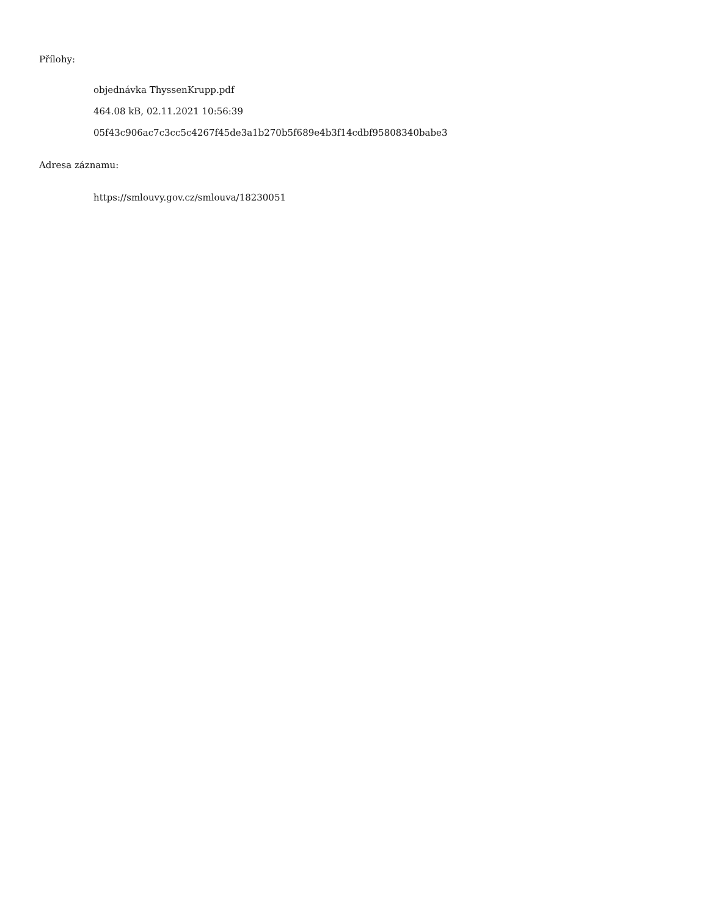Přílohy:
objednávka ThyssenKrupp.pdf
464.08 kB, 02.11.2021 10:56:39
05f43c906ac7c3cc5c4267f45de3a1b270b5f689e4b3f14cdbf95808340babe3
Adresa záznamu:
https://smlouvy.gov.cz/smlouva/18230051